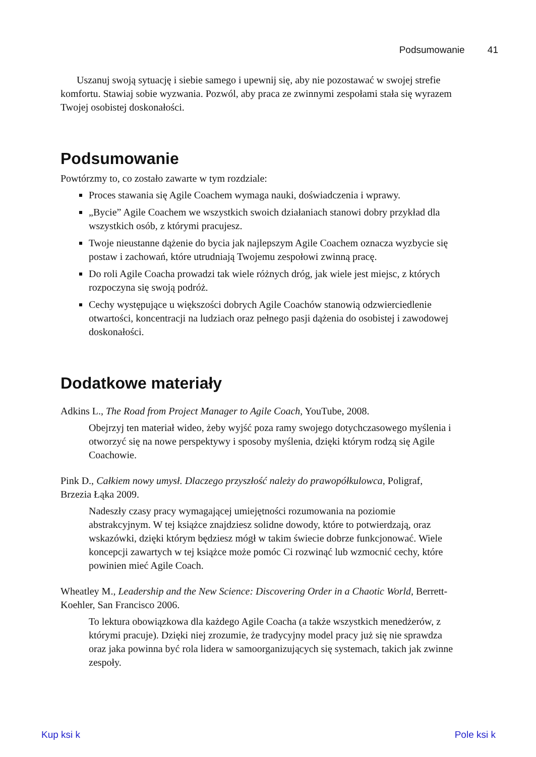Podsumowanie 41
Uszanuj swoją sytuację i siebie samego i upewnij się, aby nie pozostawać w swojej strefie komfortu. Stawiaj sobie wyzwania. Pozwól, aby praca ze zwinnymi zespołami stała się wyrazem Twojej osobistej doskonałości.
Podsumowanie
Powtórzmy to, co zostało zawarte w tym rozdziale:
Proces stawania się Agile Coachem wymaga nauki, doświadczenia i wprawy.
„Bycie” Agile Coachem we wszystkich swoich działaniach stanowi dobry przykład dla wszystkich osób, z którymi pracujesz.
Twoje nieustanne dążenie do bycia jak najlepszym Agile Coachem oznacza wyzbycie się postaw i zachowań, które utrudniają Twojemu zespołowi zwinną pracę.
Do roli Agile Coacha prowadzi tak wiele różnych dróg, jak wiele jest miejsc, z których rozpoczyna się swoją podróż.
Cechy występujące u większości dobrych Agile Coachów stanowią odzwierciedlenie otwartości, koncentracji na ludziach oraz pełnego pasji dążenia do osobistej i zawodowej doskonałości.
Dodatkowe materiały
Adkins L., The Road from Project Manager to Agile Coach, YouTube, 2008.
Obejrzyj ten materiał wideo, żeby wyjść poza ramy swojego dotychczasowego myślenia i otworzyć się na nowe perspektywy i sposoby myślenia, dzięki którym rodzą się Agile Coachowie.
Pink D., Całkiem nowy umysł. Dlaczego przyszłość należy do prawopółkulowca, Poligraf, Brzezia Łąka 2009.
Nadeszły czasy pracy wymagającej umiejętności rozumowania na poziomie abstrakcyjnym. W tej książce znajdziesz solidne dowody, które to potwierdzają, oraz wskazówki, dzięki którym będziesz mógł w takim świecie dobrze funkcjonować. Wiele koncepcji zawartych w tej książce może pomóc Ci rozwinąć lub wzmocnić cechy, które powinien mieć Agile Coach.
Wheatley M., Leadership and the New Science: Discovering Order in a Chaotic World, Berrett-Koehler, San Francisco 2006.
To lektura obowiązkowa dla każdego Agile Coacha (a także wszystkich menedżerów, z którymi pracuje). Dzięki niej zrozumie, że tradycyjny model pracy już się nie sprawdza oraz jaka powinna być rola lidera w samoorganizujących się systemach, takich jak zwinne zespoły.
Kup ksi k Pole ksi k